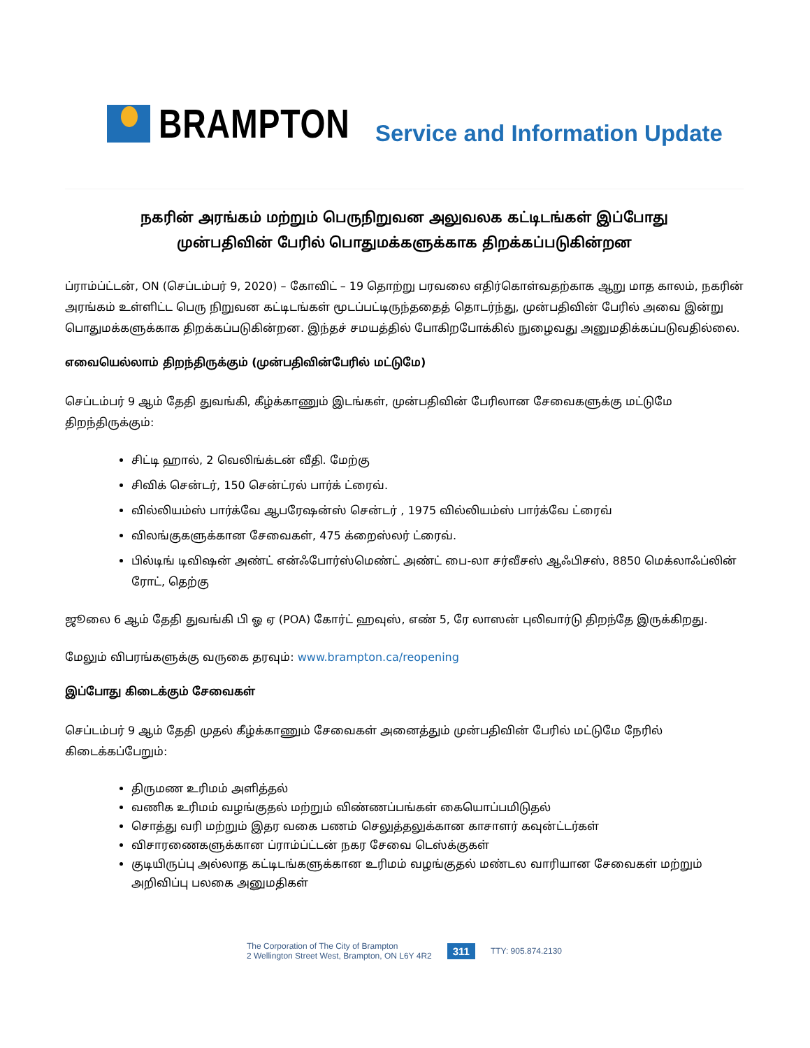BRAMPTON
Service and Information Update
நகரின் அரங்கம் மற்றும் பெருநிறுவன அலுவலக கட்டிடங்கள் இப்போது
முன்பதிவின் பேரில் பொதுமக்களுக்காக திறக்கப்படுகின்றன
ப்ராம்ப்ட்டன், ON (செப்டம்பர் 9, 2020) – கோவிட் – 19 தொற்று பரவலை எதிர்கொள்வதற்காக ஆறு மாத காலம், நகரின் அரங்கம் உள்ளிட்ட பெரு நிறுவன கட்டிடங்கள் மூடப்பட்டிருந்ததைத் தொடர்ந்து, முன்பதிவின் பேரில் அவை இன்று பொதுமக்களுக்காக திறக்கப்படுகின்றன. இந்தச் சமயத்தில் போகிறபோக்கில் நுழைவது அனுமதிக்கப்படுவதில்லை.
எவையெல்லாம் திறந்திருக்கும் (முன்பதிவின்பேரில் மட்டுமே)
செப்டம்பர் 9 ஆம் தேதி துவங்கி, கீழ்க்காணும் இடங்கள், முன்பதிவின் பேரிலான சேவைகளுக்கு மட்டுமே திறந்திருக்கும்:
சிட்டி ஹால், 2 வெலிங்க்டன் வீதி. மேற்கு
சிவிக் சென்டர், 150 சென்ட்ரல் பார்க் ட்ரைவ்.
வில்லியம்ஸ் பார்க்வே ஆபரேஷன்ஸ் சென்டர் , 1975 வில்லியம்ஸ் பார்க்வே ட்ரைவ்
விலங்குகளுக்கான சேவைகள், 475 க்றைஸ்லர் ட்ரைவ்.
பில்டிங் டிவிஷன் அண்ட் என்ஃபோர்ஸ்மெண்ட் அண்ட் பை-லா சர்வீசஸ் ஆஃபிசஸ், 8850 மெக்லாஃப்லின் ரோட், தெற்கு
ஜூலை 6 ஆம் தேதி துவங்கி பி ஓ ஏ (POA) கோர்ட் ஹவுஸ், எண் 5, ரே லாஸன் புலிவார்டு திறந்தே இருக்கிறது.
மேலும் விபரங்களுக்கு வருகை தரவும்: www.brampton.ca/reopening
இப்போது கிடைக்கும் சேவைகள்
செப்டம்பர் 9 ஆம் தேதி முதல் கீழ்க்காணும் சேவைகள் அனைத்தும் முன்பதிவின் பேரில் மட்டுமே நேரில் கிடைக்கப்பேறும்:
திருமண உரிமம் அளித்தல்
வணிக உரிமம் வழங்குதல் மற்றும் விண்ணப்பங்கள் கையொப்பமிடுதல்
சொத்து வரி மற்றும் இதர வகை பணம் செலுத்தலுக்கான காசாளர் கவுன்ட்டர்கள்
விசாரணைகளுக்கான ப்ராம்ப்ட்டன் நகர சேவை டெஸ்க்குகள்
குடியிருப்பு அல்லாத கட்டிடங்களுக்கான உரிமம் வழங்குதல் மண்டல வாரியான சேவைகள் மற்றும் அறிவிப்பு பலகை அனுமதிகள்
The Corporation of The City of Brampton
2 Wellington Street West, Brampton, ON L6Y 4R2
311
TTY: 905.874.2130